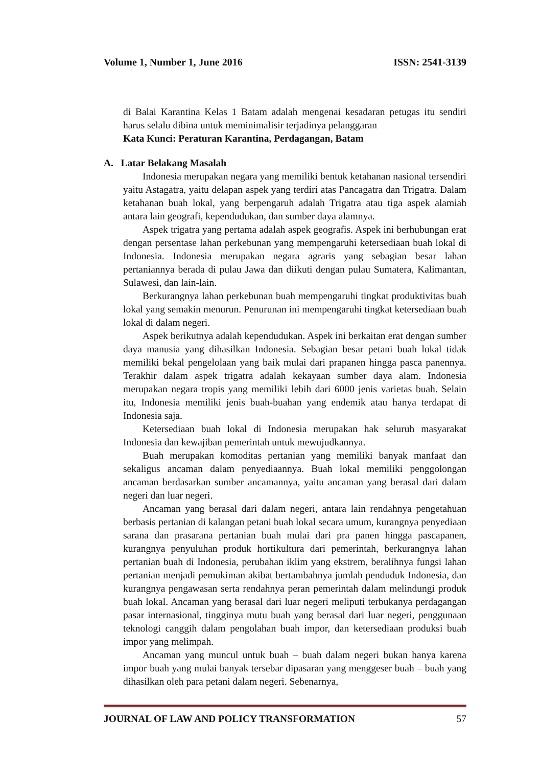Volume 1, Number 1, June 2016 ISSN: 2541-3139
di Balai Karantina Kelas 1 Batam adalah mengenai kesadaran petugas itu sendiri harus selalu dibina untuk meminimalisir terjadinya pelanggaran
Kata Kunci: Peraturan Karantina, Perdagangan, Batam
A. Latar Belakang Masalah
Indonesia merupakan negara yang memiliki bentuk ketahanan nasional tersendiri yaitu Astagatra, yaitu delapan aspek yang terdiri atas Pancagatra dan Trigatra. Dalam ketahanan buah lokal, yang berpengaruh adalah Trigatra atau tiga aspek alamiah antara lain geografi, kependudukan, dan sumber daya alamnya.
Aspek trigatra yang pertama adalah aspek geografis. Aspek ini berhubungan erat dengan persentase lahan perkebunan yang mempengaruhi ketersediaan buah lokal di Indonesia. Indonesia merupakan negara agraris yang sebagian besar lahan pertaniannya berada di pulau Jawa dan diikuti dengan pulau Sumatera, Kalimantan, Sulawesi, dan lain-lain.
Berkurangnya lahan perkebunan buah mempengaruhi tingkat produktivitas buah lokal yang semakin menurun. Penurunan ini mempengaruhi tingkat ketersediaan buah lokal di dalam negeri.
Aspek berikutnya adalah kependudukan. Aspek ini berkaitan erat dengan sumber daya manusia yang dihasilkan Indonesia. Sebagian besar petani buah lokal tidak memiliki bekal pengelolaan yang baik mulai dari prapanen hingga pasca panennya. Terakhir dalam aspek trigatra adalah kekayaan sumber daya alam. Indonesia merupakan negara tropis yang memiliki lebih dari 6000 jenis varietas buah. Selain itu, Indonesia memiliki jenis buah-buahan yang endemik atau hanya terdapat di Indonesia saja.
Ketersediaan buah lokal di Indonesia merupakan hak seluruh masyarakat Indonesia dan kewajiban pemerintah untuk mewujudkannya.
Buah merupakan komoditas pertanian yang memiliki banyak manfaat dan sekaligus ancaman dalam penyediaannya. Buah lokal memiliki penggolongan ancaman berdasarkan sumber ancamannya, yaitu ancaman yang berasal dari dalam negeri dan luar negeri.
Ancaman yang berasal dari dalam negeri, antara lain rendahnya pengetahuan berbasis pertanian di kalangan petani buah lokal secara umum, kurangnya penyediaan sarana dan prasarana pertanian buah mulai dari pra panen hingga pascapanen, kurangnya penyuluhan produk hortikultura dari pemerintah, berkurangnya lahan pertanian buah di Indonesia, perubahan iklim yang ekstrem, beralihnya fungsi lahan pertanian menjadi pemukiman akibat bertambahnya jumlah penduduk Indonesia, dan kurangnya pengawasan serta rendahnya peran pemerintah dalam melindungi produk buah lokal. Ancaman yang berasal dari luar negeri meliputi terbukanya perdagangan pasar internasional, tingginya mutu buah yang berasal dari luar negeri, penggunaan teknologi canggih dalam pengolahan buah impor, dan ketersediaan produksi buah impor yang melimpah.
Ancaman yang muncul untuk buah – buah dalam negeri bukan hanya karena impor buah yang mulai banyak tersebar dipasaran yang menggeser buah – buah yang dihasilkan oleh para petani dalam negeri. Sebenarnya,
JOURNAL OF LAW AND POLICY TRANSFORMATION 57